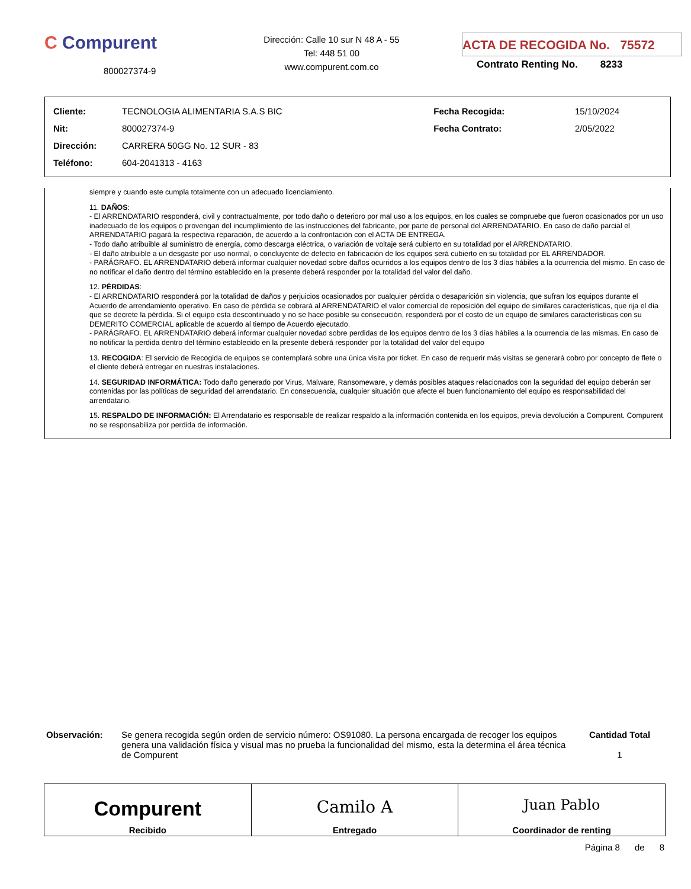C Compurent
800027374-9
Dirección: Calle 10 sur N 48 A - 55
Tel: 448 51 00
www.compurent.com.co
ACTA DE RECOGIDA No. 75572
Contrato Renting No. 8233
| Cliente: | TECNOLOGIA ALIMENTARIA S.A.S BIC | Fecha Recogida: | 15/10/2024 |
| Nit: | 800027374-9 | Fecha Contrato: | 2/05/2022 |
| Dirección: | CARRERA 50GG No. 12 SUR - 83 | | |
| Teléfono: | 604-2041313 - 4163 | | |
siempre y cuando este cumpla totalmente con un adecuado licenciamiento.
11. DAÑOS:
- El ARRENDATARIO responderá, civil y contractualmente, por todo daño o deterioro por mal uso a los equipos, en los cuales se compruebe que fueron ocasionados por un uso inadecuado de los equipos o provengan del incumplimiento de las instrucciones del fabricante, por parte de personal del ARRENDATARIO. En caso de daño parcial el ARRENDATARIO pagará la respectiva reparación, de acuerdo a la confrontación con el ACTA DE ENTREGA.
- Todo daño atribuible al suministro de energía, como descarga eléctrica, o variación de voltaje será cubierto en su totalidad por el ARRENDATARIO.
- El daño atribuible a un desgaste por uso normal, o concluyente de defecto en fabricación de los equipos será cubierto en su totalidad por EL ARRENDADOR.
- PARÁGRAFO. EL ARRENDATARIO deberá informar cualquier novedad sobre daños ocurridos a los equipos dentro de los 3 días hábiles a la ocurrencia del mismo. En caso de no notificar el daño dentro del término establecido en la presente deberá responder por la totalidad del valor del daño.
12. PÉRDIDAS:
- El ARRENDATARIO responderá por la totalidad de daños y perjuicios ocasionados por cualquier pérdida o desaparición sin violencia, que sufran los equipos durante el Acuerdo de arrendamiento operativo. En caso de pérdida se cobrará al ARRENDATARIO el valor comercial de reposición del equipo de similares características, que rija el día que se decrete la pérdida. Si el equipo esta descontinuado y no se hace posible su consecución, responderá por el costo de un equipo de similares características con su DEMERITO COMERCIAL aplicable de acuerdo al tiempo de Acuerdo ejecutado.
- PARÁGRAFO. EL ARRENDATARIO deberá informar cualquier novedad sobre perdidas de los equipos dentro de los 3 días hábiles a la ocurrencia de las mismas. En caso de no notificar la perdida dentro del término establecido en la presente deberá responder por la totalidad del valor del equipo
13. RECOGIDA: El servicio de Recogida de equipos se contemplará sobre una única visita por ticket. En caso de requerir más visitas se generará cobro por concepto de flete o el cliente deberá entregar en nuestras instalaciones.
14. SEGURIDAD INFORMÁTICA: Todo daño generado por Virus, Malware, Ransomeware, y demás posibles ataques relacionados con la seguridad del equipo deberán ser contenidas por las políticas de seguridad del arrendatario. En consecuencia, cualquier situación que afecte el buen funcionamiento del equipo es responsabilidad del arrendatario.
15. RESPALDO DE INFORMACIÓN: El Arrendatario es responsable de realizar respaldo a la información contenida en los equipos, previa devolución a Compurent. Compurent no se responsabiliza por perdida de información.
Observación: Se genera recogida según orden de servicio número: OS91080. La persona encargada de recoger los equipos genera una validación física y visual mas no prueba la funcionalidad del mismo, esta la determina el área técnica de Compurent
Cantidad Total
1
| Compurent Recibido | Camilo A Entregado | Juan Pablo Coordinador de renting |
Página 8 de 8